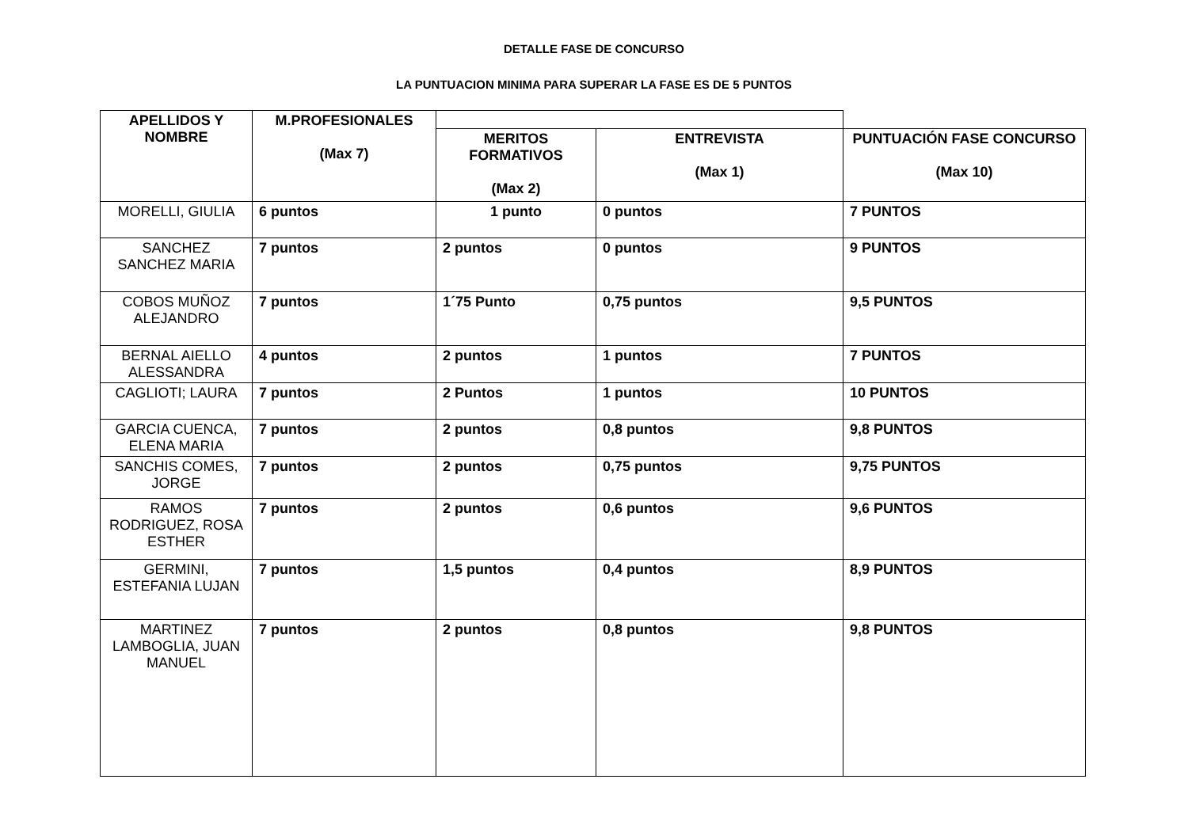DETALLE FASE DE CONCURSO
LA PUNTUACION MINIMA PARA SUPERAR LA FASE ES DE 5 PUNTOS
| APELLIDOS Y NOMBRE | M.PROFESIONALES (Max 7) | | | |
| --- | --- | --- | --- | --- |
| | | MERITOS FORMATIVOS (Max 2) | ENTREVISTA (Max 1) | PUNTUACIÓN FASE CONCURSO (Max 10) |
| MORELLI, GIULIA | 6 puntos | 1 punto | 0 puntos | 7 PUNTOS |
| SANCHEZ SANCHEZ MARIA | 7 puntos | 2 puntos | 0 puntos | 9 PUNTOS |
| COBOS MUÑOZ ALEJANDRO | 7 puntos | 1´75 Punto | 0,75 puntos | 9,5 PUNTOS |
| BERNAL AIELLO ALESSANDRA | 4 puntos | 2 puntos | 1 puntos | 7 PUNTOS |
| CAGLIOTI; LAURA | 7 puntos | 2 Puntos | 1 puntos | 10 PUNTOS |
| GARCIA CUENCA, ELENA MARIA | 7 puntos | 2 puntos | 0,8 puntos | 9,8 PUNTOS |
| SANCHIS COMES, JORGE | 7 puntos | 2 puntos | 0,75 puntos | 9,75 PUNTOS |
| RAMOS RODRIGUEZ, ROSA ESTHER | 7 puntos | 2 puntos | 0,6 puntos | 9,6 PUNTOS |
| GERMINI, ESTEFANIA LUJAN | 7 puntos | 1,5 puntos | 0,4 puntos | 8,9 PUNTOS |
| MARTINEZ LAMBOGLIA, JUAN MANUEL | 7 puntos | 2 puntos | 0,8 puntos | 9,8 PUNTOS |